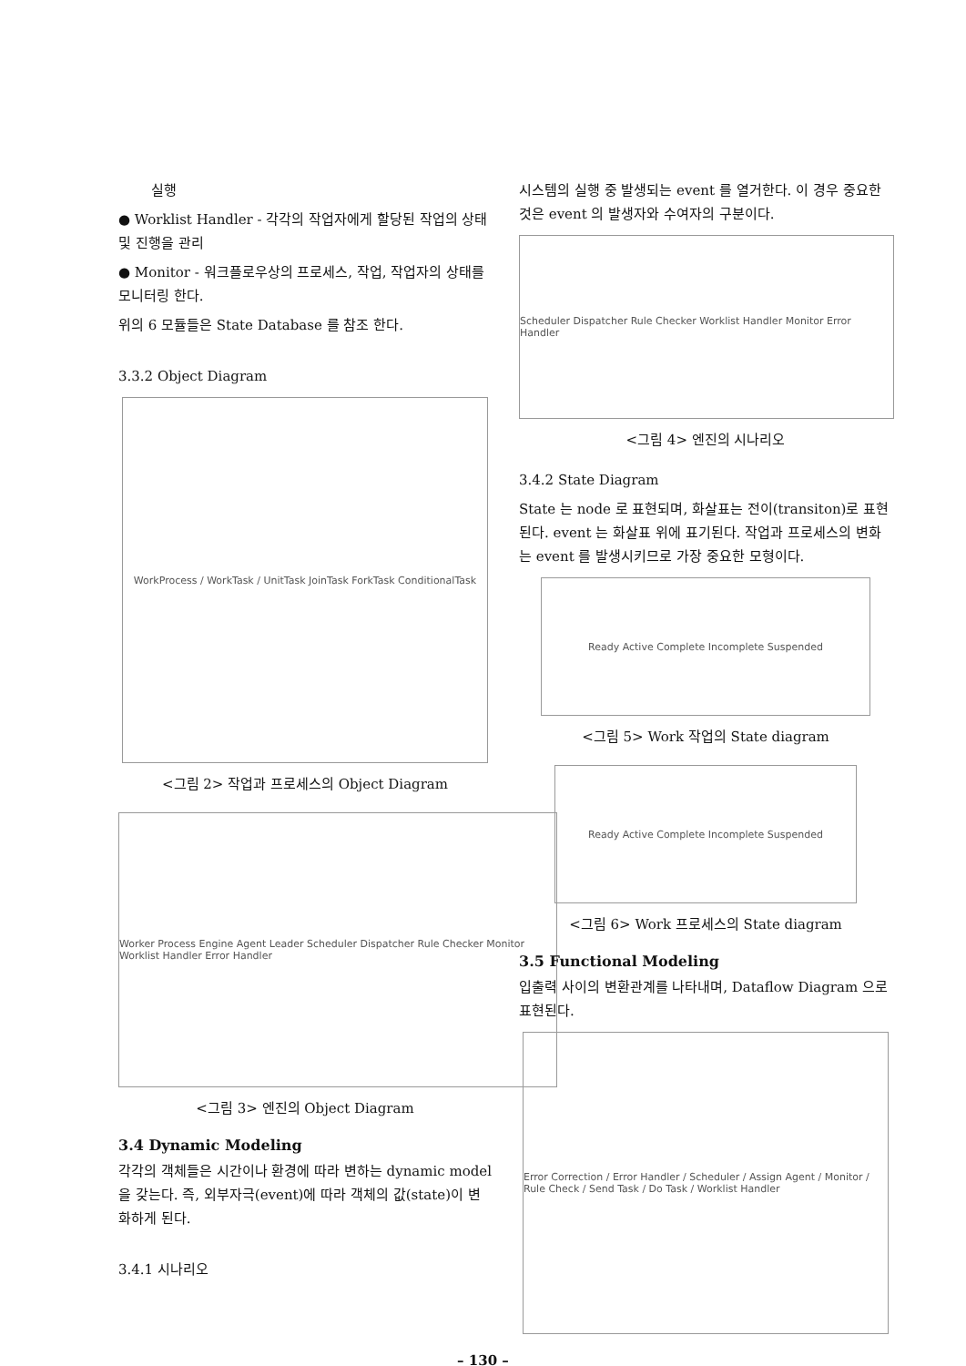실행
● Worklist Handler - 각각의 작업자에게 할당된 작업의 상태 및 진행을 관리
● Monitor - 워크플로우상의 프로세스, 작업, 작업자의 상태를 모니터링 한다.
위의 6 모듈들은 State Database 를 참조 한다.
3.3.2 Object Diagram
WorkProcess / WorkTask / UnitTask JoinTask ForkTask ConditionalTask
<그림 2> 작업과 프로세스의 Object Diagram
Worker Process Engine Agent Leader Scheduler Dispatcher Rule Checker Monitor Worklist Handler Error Handler
<그림 3> 엔진의 Object Diagram
3.4 Dynamic Modeling
각각의 객체들은 시간이나 환경에 따라 변하는 dynamic model 을 갖는다. 즉, 외부자극(event)에 따라 객체의 값(state)이 변화하게 된다.
3.4.1 시나리오
시스템의 실행 중 발생되는 event 를 열거한다. 이 경우 중요한 것은 event 의 발생자와 수여자의 구분이다.
Scheduler Dispatcher Rule Checker Worklist Handler Monitor Error Handler
<그림 4> 엔진의 시나리오
3.4.2 State Diagram
State 는 node 로 표현되며, 화살표는 전이(transiton)로 표현된다. event 는 화살표 위에 표기된다. 작업과 프로세스의 변화는 event 를 발생시키므로 가장 중요한 모형이다.
Ready Active Complete Incomplete Suspended
<그림 5> Work 작업의 State diagram
Ready Active Complete Incomplete Suspended
<그림 6> Work 프로세스의 State diagram
3.5 Functional Modeling
입출력 사이의 변환관계를 나타내며, Dataflow Diagram 으로 표현된다.
Error Correction / Error Handler / Scheduler / Assign Agent / Monitor / Rule Check / Send Task / Do Task / Worklist Handler
– 130 –